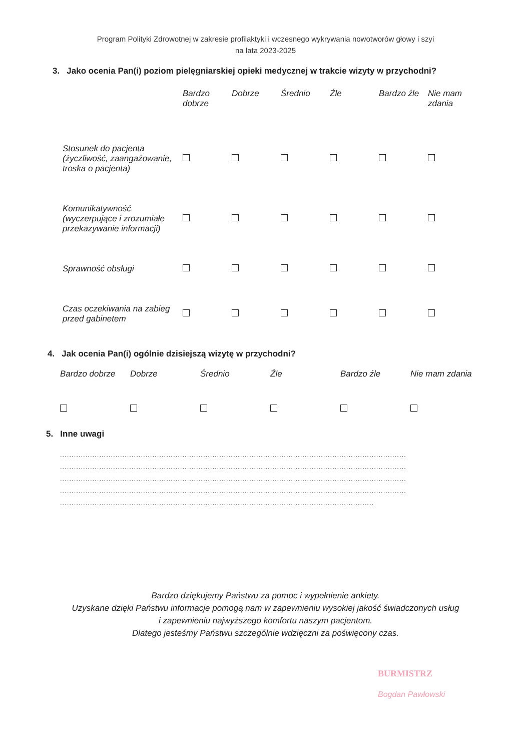Program Polityki Zdrowotnej w zakresie profilaktyki i wczesnego wykrywania nowotworów głowy i szyi
na lata 2023-2025
3. Jako ocenia Pan(i) poziom pielęgniarskiej opieki medycznej w trakcie wizyty w przychodni?
| | Bardzo dobrze | Dobrze | Średnio | Źle | Bardzo źle | Nie mam zdania |
| --- | --- | --- | --- | --- | --- | --- |
| Stosunek do pacjenta (życzliwość, zaangażowanie, troska o pacjenta) | | | | | | |
| Komunikatywność (wyczerpujące i zrozumiałe przekazywanie informacji) | | | | | | |
| Sprawność obsługi | | | | | | |
| Czas oczekiwania na zabieg przed gabinetem | | | | | | |
4. Jak ocenia Pan(i) ogólnie dzisiejszą wizytę w przychodni?
| Bardzo dobrze | Dobrze | Średnio | Źle | Bardzo źle | Nie mam zdania |
| --- | --- | --- | --- | --- | --- |
5. Inne uwagi
......................................................................................................................................................
......................................................................................................................................................
......................................................................................................................................................
......................................................................................................................................................
........................................................................................................................................
Bardzo dziękujemy Państwu za pomoc i wypełnienie ankiety.
Uzyskane dzięki Państwu informacje pomogą nam w zapewnieniu wysokiej jakość świadczonych usług
i zapewnieniu najwyższego komfortu naszym pacjentom.
Dlatego jesteśmy Państwu szczególnie wdzięczni za poświęcony czas.
BURMISTRZ
Bogdan Pawłowski